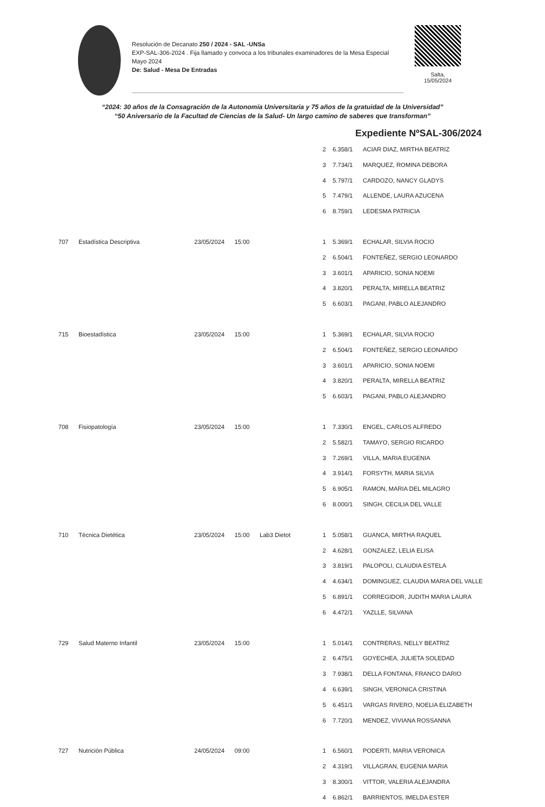Resolución de Decanato 250 / 2024 - SAL -UNSa
EXP-SAL-306-2024 . Fija llamado y convoca a los tribunales examinadores de la Mesa Especial Mayo 2024
De: Salud - Mesa De Entradas
Salta,
15/05/2024
“2024: 30 años de la Consagración de la Autonomía Universitaria y 75 años de la gratuidad de la Universidad”
“50 Aniversario de la Facultad de Ciencias de la Salud- Un largo camino de saberes que transforman”
Expediente NºSAL-306/2024
| | | | | | 2 | 6.358/1 | ACIAR DIAZ, MIRTHA BEATRIZ |
| | | | | | 3 | 7.734/1 | MARQUEZ, ROMINA DEBORA |
| | | | | | 4 | 5.797/1 | CARDOZO, NANCY GLADYS |
| | | | | | 5 | 7.479/1 | ALLENDE, LAURA AZUCENA |
| | | | | | 6 | 8.759/1 | LEDESMA PATRICIA |
| 707 | Estadística Descriptiva | 23/05/2024 | 15:00 | | 1 | 5.369/1 | ECHALAR, SILVIA ROCIO |
| | | | | | 2 | 6.504/1 | FONTEÑEZ, SERGIO LEONARDO |
| | | | | | 3 | 3.601/1 | APARICIO, SONIA NOEMI |
| | | | | | 4 | 3.820/1 | PERALTA, MIRELLA BEATRIZ |
| | | | | | 5 | 6.603/1 | PAGANI, PABLO ALEJANDRO |
| 715 | Bioestadística | 23/05/2024 | 15:00 | | 1 | 5.369/1 | ECHALAR, SILVIA ROCIO |
| | | | | | 2 | 6.504/1 | FONTEÑEZ, SERGIO LEONARDO |
| | | | | | 3 | 3.601/1 | APARICIO, SONIA NOEMI |
| | | | | | 4 | 3.820/1 | PERALTA, MIRELLA BEATRIZ |
| | | | | | 5 | 6.603/1 | PAGANI, PABLO ALEJANDRO |
| 708 | Fisiopatología | 23/05/2024 | 15:00 | | 1 | 7.330/1 | ENGEL, CARLOS ALFREDO |
| | | | | | 2 | 5.582/1 | TAMAYO, SERGIO RICARDO |
| | | | | | 3 | 7.269/1 | VILLA, MARIA EUGENIA |
| | | | | | 4 | 3.914/1 | FORSYTH, MARIA SILVIA |
| | | | | | 5 | 6.905/1 | RAMON, MARIA DEL MILAGRO |
| | | | | | 6 | 8.000/1 | SINGH, CECILIA DEL VALLE |
| 710 | Técnica Dietética | 23/05/2024 | 15:00 | Lab3 Dietot | 1 | 5.058/1 | GUANCA, MIRTHA RAQUEL |
| | | | | | 2 | 4.628/1 | GONZALEZ, LELIA ELISA |
| | | | | | 3 | 3.819/1 | PALOPOLI, CLAUDIA ESTELA |
| | | | | | 4 | 4.634/1 | DOMINGUEZ, CLAUDIA MARIA DEL VALLE |
| | | | | | 5 | 6.891/1 | CORREGIDOR, JUDITH MARIA LAURA |
| | | | | | 6 | 4.472/1 | YAZLLE, SILVANA |
| 729 | Salud Materno Infantil | 23/05/2024 | 15:00 | | 1 | 5.014/1 | CONTRERAS, NELLY BEATRIZ |
| | | | | | 2 | 6.475/1 | GOYECHEA, JULIETA SOLEDAD |
| | | | | | 3 | 7.938/1 | DELLA FONTANA, FRANCO DARIO |
| | | | | | 4 | 6.639/1 | SINGH, VERONICA CRISTINA |
| | | | | | 5 | 6.451/1 | VARGAS RIVERO, NOELIA ELIZABETH |
| | | | | | 6 | 7.720/1 | MENDEZ, VIVIANA ROSSANNA |
| 727 | Nutrición Pública | 24/05/2024 | 09:00 | | 1 | 6.560/1 | PODERTI, MARIA VERONICA |
| | | | | | 2 | 4.319/1 | VILLAGRAN, EUGENIA MARIA |
| | | | | | 3 | 8.300/1 | VITTOR, VALERIA ALEJANDRA |
| | | | | | 4 | 6.862/1 | BARRIENTOS, IMELDA ESTER |